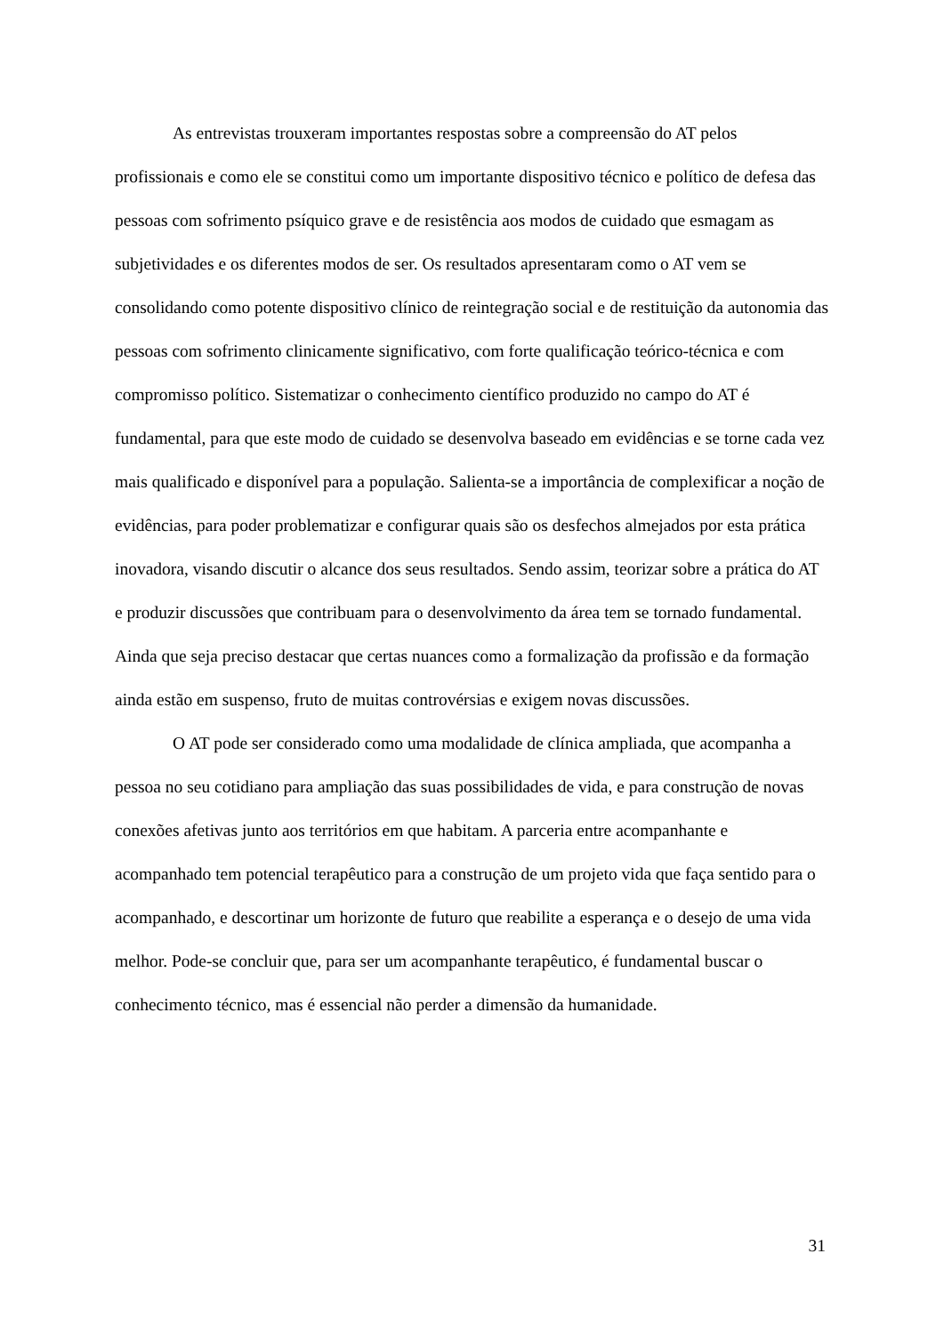As entrevistas trouxeram importantes respostas sobre a compreensão do AT pelos profissionais e como ele se constitui como um importante dispositivo técnico e político de defesa das pessoas com sofrimento psíquico grave e de resistência aos modos de cuidado que esmagam as subjetividades e os diferentes modos de ser. Os resultados apresentaram como o AT vem se consolidando como potente dispositivo clínico de reintegração social e de restituição da autonomia das pessoas com sofrimento clinicamente significativo, com forte qualificação teórico-técnica e com compromisso político. Sistematizar o conhecimento científico produzido no campo do AT é fundamental, para que este modo de cuidado se desenvolva baseado em evidências e se torne cada vez mais qualificado e disponível para a população. Salienta-se a importância de complexificar a noção de evidências, para poder problematizar e configurar quais são os desfechos almejados por esta prática inovadora, visando discutir o alcance dos seus resultados. Sendo assim, teorizar sobre a prática do AT e produzir discussões que contribuam para o desenvolvimento da área tem se tornado fundamental. Ainda que seja preciso destacar que certas nuances como a formalização da profissão e da formação ainda estão em suspenso, fruto de muitas controvérsias e exigem novas discussões.
O AT pode ser considerado como uma modalidade de clínica ampliada, que acompanha a pessoa no seu cotidiano para ampliação das suas possibilidades de vida, e para construção de novas conexões afetivas junto aos territórios em que habitam. A parceria entre acompanhante e acompanhado tem potencial terapêutico para a construção de um projeto vida que faça sentido para o acompanhado, e descortinar um horizonte de futuro que reabilite a esperança e o desejo de uma vida melhor. Pode-se concluir que, para ser um acompanhante terapêutico, é fundamental buscar o conhecimento técnico, mas é essencial não perder a dimensão da humanidade.
31